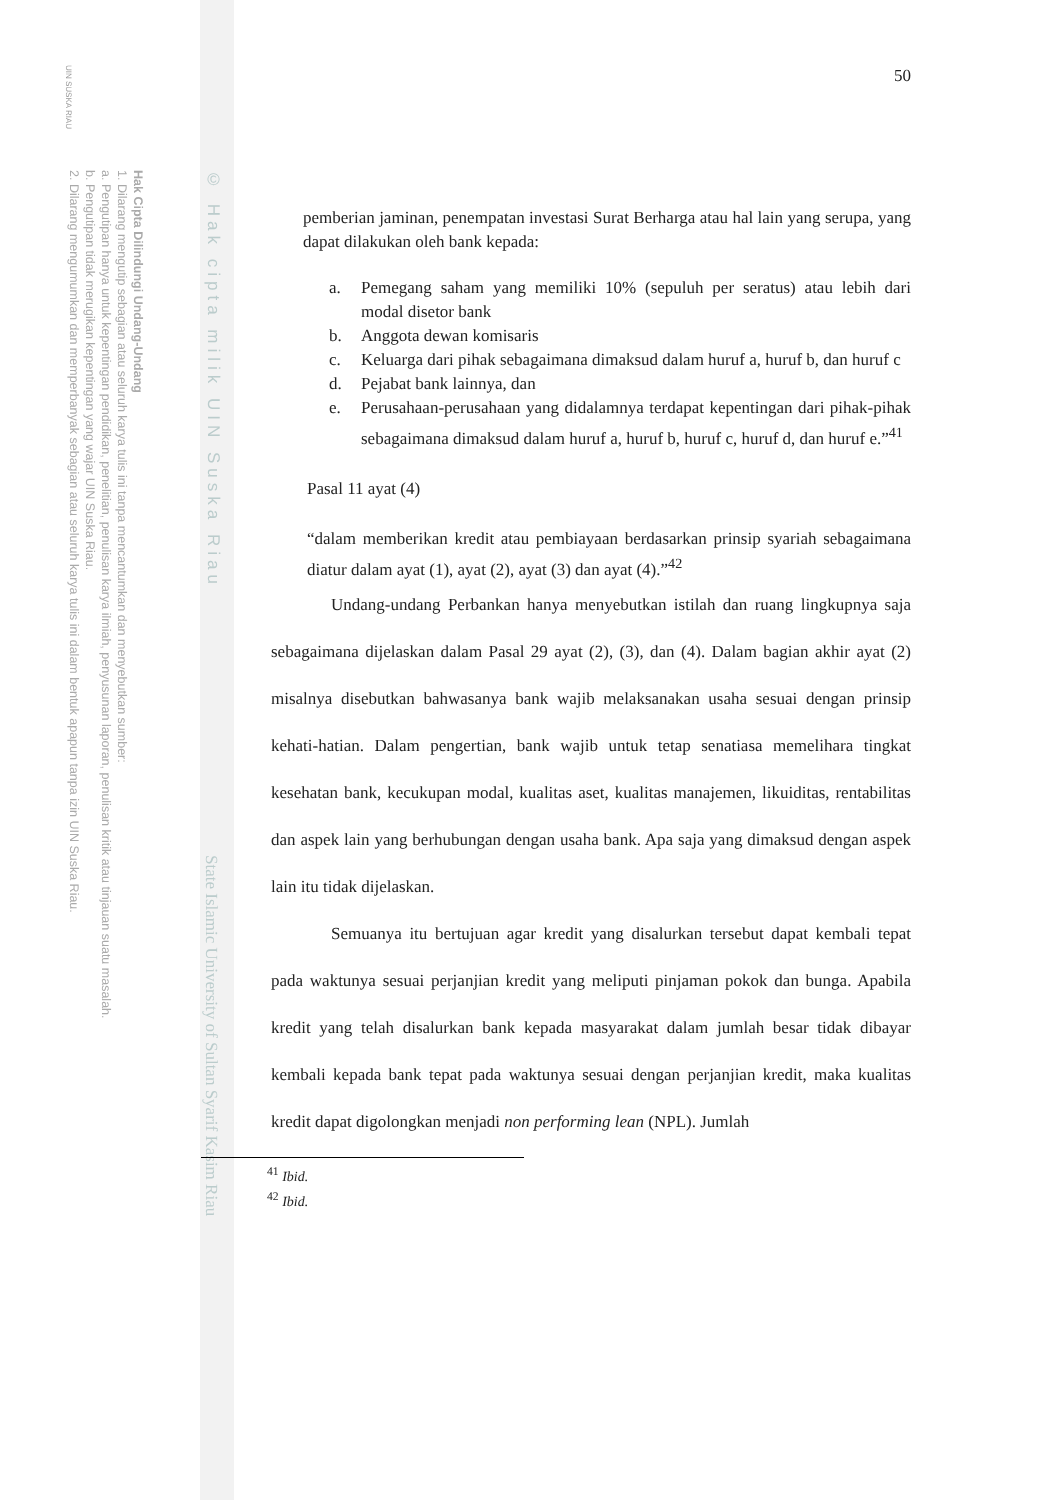UIN SUSKA RIAU
© Hak cipta milik UIN Suska Riau
State Islamic University of Sultan Syarif Kasim Riau
Hak Cipta Dilindungi Undang-Undang
1. Dilarang mengutip sebagian atau seluruh karya tulis ini tanpa mencantumkan dan menyebutkan sumber:
a. Pengutipan hanya untuk kepentingan pendidikan, penelitian, penulisan karya ilmiah, penyusunan laporan, penulisan kritik atau tinjauan suatu masalah.
b. Pengutipan tidak merugikan kepentingan yang wajar UIN Suska Riau.
2. Dilarang mengumumkan dan memperbanyak sebagian atau seluruh karya tulis ini dalam bentuk apapun tanpa izin UIN Suska Riau.
50
pemberian jaminan, penempatan investasi Surat Berharga atau hal lain yang serupa, yang dapat dilakukan oleh bank kepada:
a. Pemegang saham yang memiliki 10% (sepuluh per seratus) atau lebih dari modal disetor bank
b. Anggota dewan komisaris
c. Keluarga dari pihak sebagaimana dimaksud dalam huruf a, huruf b, dan huruf c
d. Pejabat bank lainnya, dan
e. Perusahaan-perusahaan yang didalamnya terdapat kepentingan dari pihak-pihak sebagaimana dimaksud dalam huruf a, huruf b, huruf c, huruf d, dan huruf e.”<sup>41</sup>
Pasal 11 ayat (4)
“dalam memberikan kredit atau pembiayaan berdasarkan prinsip syariah sebagaimana diatur dalam ayat (1), ayat (2), ayat (3) dan ayat (4).”<sup>42</sup>
Undang-undang Perbankan hanya menyebutkan istilah dan ruang lingkupnya saja sebagaimana dijelaskan dalam Pasal 29 ayat (2), (3), dan (4). Dalam bagian akhir ayat (2) misalnya disebutkan bahwasanya bank wajib melaksanakan usaha sesuai dengan prinsip kehati-hatian. Dalam pengertian, bank wajib untuk tetap senatiasa memelihara tingkat kesehatan bank, kecukupan modal, kualitas aset, kualitas manajemen, likuiditas, rentabilitas dan aspek lain yang berhubungan dengan usaha bank. Apa saja yang dimaksud dengan aspek lain itu tidak dijelaskan.
Semuanya itu bertujuan agar kredit yang disalurkan tersebut dapat kembali tepat pada waktunya sesuai perjanjian kredit yang meliputi pinjaman pokok dan bunga. Apabila kredit yang telah disalurkan bank kepada masyarakat dalam jumlah besar tidak dibayar kembali kepada bank tepat pada waktunya sesuai dengan perjanjian kredit, maka kualitas kredit dapat digolongkan menjadi non performing lean (NPL). Jumlah
<sup>41</sup> Ibid.
<sup>42</sup> Ibid.